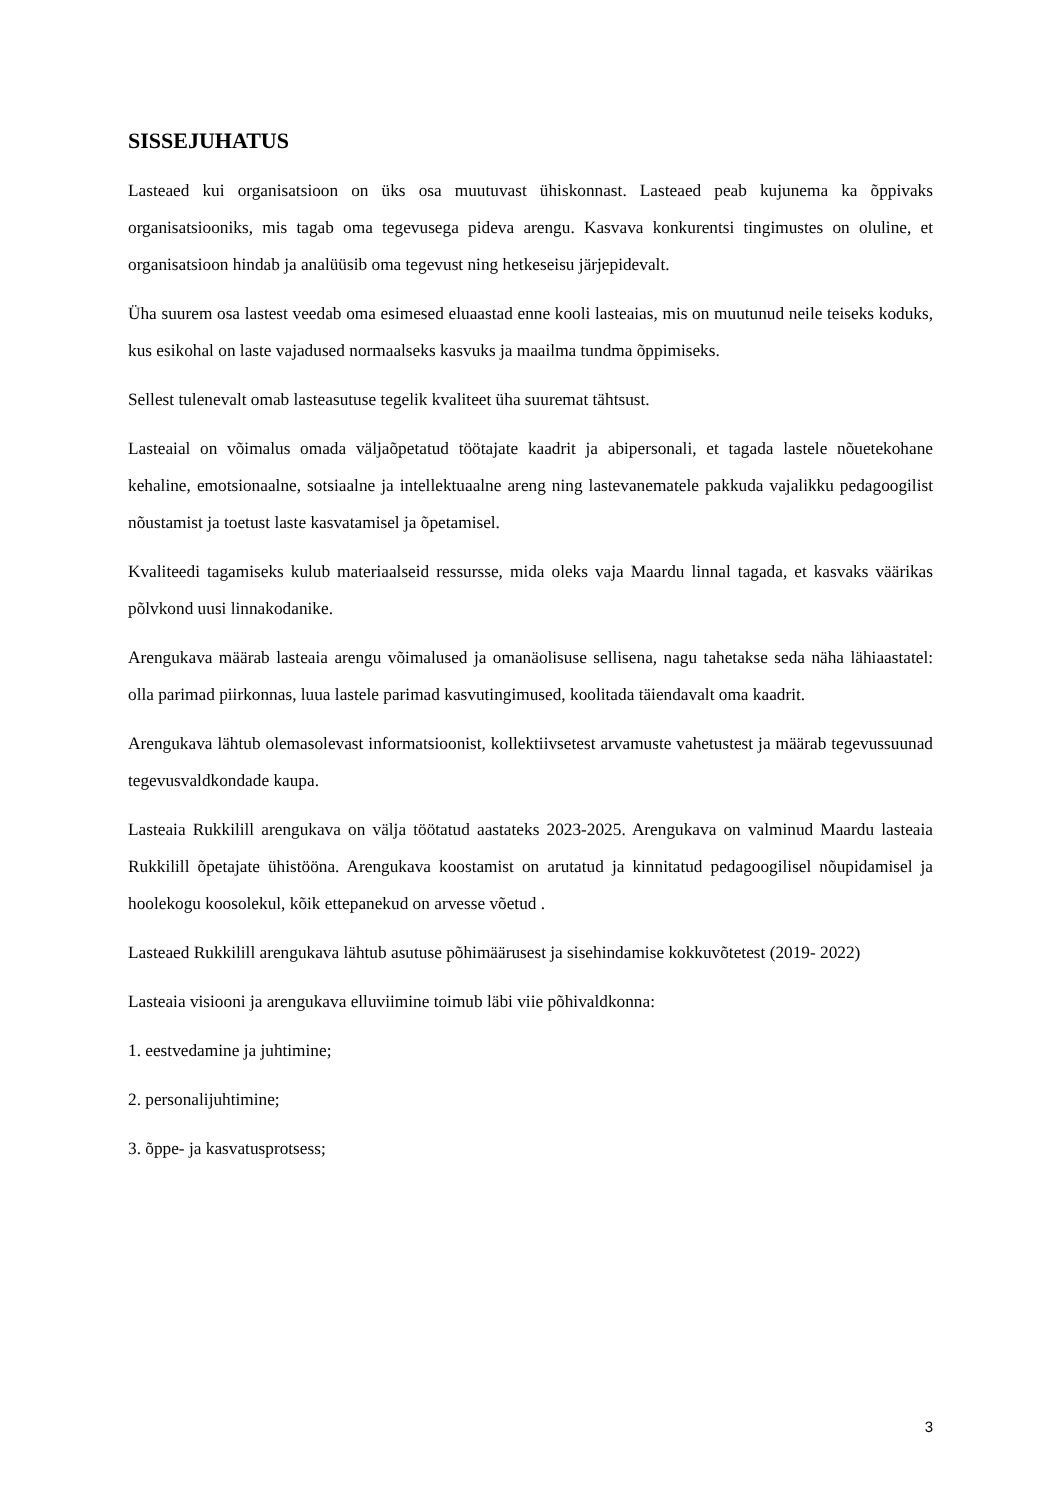SISSEJUHATUS
Lasteaed kui organisatsioon on üks osa muutuvast ühiskonnast. Lasteaed peab kujunema ka õppivaks organisatsiooniks, mis tagab oma tegevusega pideva arengu. Kasvava konkurentsi tingimustes on oluline, et organisatsioon hindab ja analüüsib oma tegevust ning hetkeseisu järjepidevalt.
Üha suurem osa lastest veedab oma esimesed eluaastad enne kooli lasteaias, mis on muutunud neile teiseks koduks, kus esikohal on laste vajadused normaalseks kasvuks ja maailma tundma õppimiseks.
Sellest tulenevalt omab lasteasutuse tegelik kvaliteet üha suuremat tähtsust.
Lasteaial on võimalus omada väljaõpetatud töötajate kaadrit ja abipersonali, et tagada lastele nõuetekohane kehaline, emotsionaalne, sotsiaalne ja intellektuaalne areng ning lastevanematele pakkuda vajalikku pedagoogilist nõustamist ja toetust laste kasvatamisel ja õpetamisel.
Kvaliteedi tagamiseks kulub materiaalseid ressursse, mida oleks vaja Maardu linnal tagada, et kasvaks väärikas põlvkond uusi linnakodanike.
Arengukava määrab lasteaia arengu võimalused ja omanäolisuse sellisena, nagu tahetakse seda näha lähiaastatel: olla parimad piirkonnas, luua lastele parimad kasvutingimused, koolitada täiendavalt oma kaadrit.
Arengukava lähtub olemasolevast informatsioonist, kollektiivsetest arvamuste vahetustest ja määrab tegevussuunad tegevusvaldkondade kaupa.
Lasteaia Rukkilill arengukava on välja töötatud aastateks 2023-2025. Arengukava on valminud Maardu lasteaia Rukkilill õpetajate ühistööna. Arengukava koostamist on arutatud ja kinnitatud pedagoogilisel nõupidamisel ja hoolekogu koosolekul, kõik ettepanekud on arvesse võetud .
Lasteaed Rukkilill arengukava lähtub asutuse põhimäärusest ja sisehindamise kokkuvõtetest (2019- 2022)
Lasteaia visiooni ja arengukava elluviimine toimub läbi viie põhivaldkonna:
1. eestvedamine ja juhtimine;
2. personalijuhtimine;
3. õppe- ja kasvatusprotsess;
3